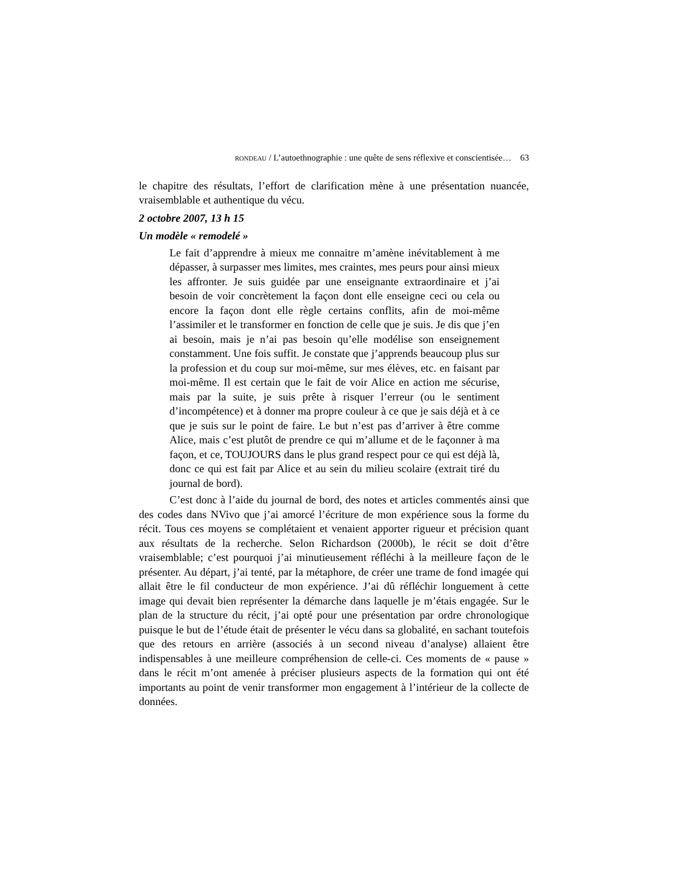RONDEAU / L’autoethnographie : une quête de sens réflexive et conscientisée… 63
le chapitre des résultats, l’effort de clarification mène à une présentation nuancée, vraisemblable et authentique du vécu.
2 octobre 2007, 13 h 15
Un modèle « remodelé »
Le fait d’apprendre à mieux me connaitre m’amène inévitablement à me dépasser, à surpasser mes limites, mes craintes, mes peurs pour ainsi mieux les affronter. Je suis guidée par une enseignante extraordinaire et j’ai besoin de voir concrètement la façon dont elle enseigne ceci ou cela ou encore la façon dont elle règle certains conflits, afin de moi-même l’assimiler et le transformer en fonction de celle que je suis. Je dis que j’en ai besoin, mais je n’ai pas besoin qu’elle modélise son enseignement constamment. Une fois suffit. Je constate que j’apprends beaucoup plus sur la profession et du coup sur moi-même, sur mes élèves, etc. en faisant par moi-même. Il est certain que le fait de voir Alice en action me sécurise, mais par la suite, je suis prête à risquer l’erreur (ou le sentiment d’incompétence) et à donner ma propre couleur à ce que je sais déjà et à ce que je suis sur le point de faire. Le but n’est pas d’arriver à être comme Alice, mais c’est plutôt de prendre ce qui m’allume et de le façonner à ma façon, et ce, TOUJOURS dans le plus grand respect pour ce qui est déjà là, donc ce qui est fait par Alice et au sein du milieu scolaire (extrait tiré du journal de bord).
C’est donc à l’aide du journal de bord, des notes et articles commentés ainsi que des codes dans NVivo que j’ai amorcé l’écriture de mon expérience sous la forme du récit. Tous ces moyens se complétaient et venaient apporter rigueur et précision quant aux résultats de la recherche. Selon Richardson (2000b), le récit se doit d’être vraisemblable; c’est pourquoi j’ai minutieusement réfléchi à la meilleure façon de le présenter. Au départ, j’ai tenté, par la métaphore, de créer une trame de fond imagée qui allait être le fil conducteur de mon expérience. J’ai dû réfléchir longuement à cette image qui devait bien représenter la démarche dans laquelle je m’étais engagée. Sur le plan de la structure du récit, j’ai opté pour une présentation par ordre chronologique puisque le but de l’étude était de présenter le vécu dans sa globalité, en sachant toutefois que des retours en arrière (associés à un second niveau d’analyse) allaient être indispensables à une meilleure compréhension de celle-ci. Ces moments de « pause » dans le récit m’ont amenée à préciser plusieurs aspects de la formation qui ont été importants au point de venir transformer mon engagement à l’intérieur de la collecte de données.